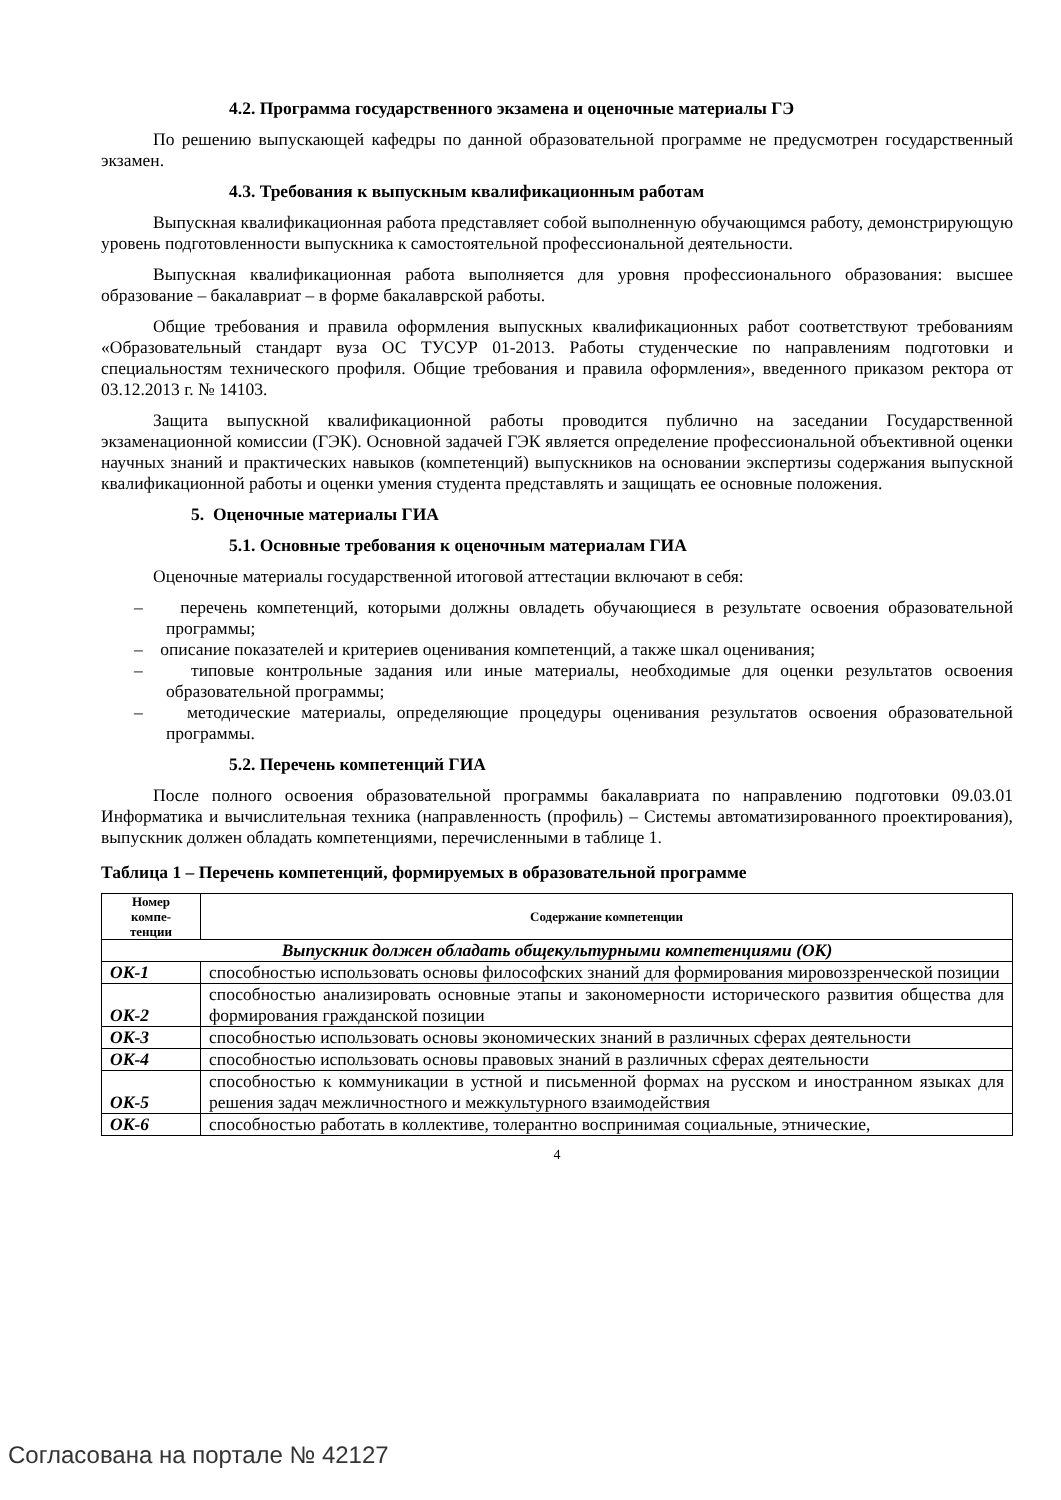4.2. Программа государственного экзамена и оценочные материалы ГЭ
По решению выпускающей кафедры по данной образовательной программе не предусмотрен государственный экзамен.
4.3. Требования к выпускным квалификационным работам
Выпускная квалификационная работа представляет собой выполненную обучающимся работу, демонстрирующую уровень подготовленности выпускника к самостоятельной профессиональной деятельности.
Выпускная квалификационная работа выполняется для уровня профессионального образования: высшее образование – бакалавриат – в форме бакалаврской работы.
Общие требования и правила оформления выпускных квалификационных работ соответствуют требованиям «Образовательный стандарт вуза ОС ТУСУР 01-2013. Работы студенческие по направлениям подготовки и специальностям технического профиля. Общие требования и правила оформления», введенного приказом ректора от 03.12.2013 г. № 14103.
Защита выпускной квалификационной работы проводится публично на заседании Государственной экзаменационной комиссии (ГЭК). Основной задачей ГЭК является определение профессиональной объективной оценки научных знаний и практических навыков (компетенций) выпускников на основании экспертизы содержания выпускной квалификационной работы и оценки умения студента представлять и защищать ее основные положения.
5. Оценочные материалы ГИА
5.1. Основные требования к оценочным материалам ГИА
Оценочные материалы государственной итоговой аттестации включают в себя:
– перечень компетенций, которыми должны овладеть обучающиеся в результате освоения образовательной программы;
– описание показателей и критериев оценивания компетенций, а также шкал оценивания;
– типовые контрольные задания или иные материалы, необходимые для оценки результатов освоения образовательной программы;
– методические материалы, определяющие процедуры оценивания результатов освоения образовательной программы.
5.2. Перечень компетенций ГИА
После полного освоения образовательной программы бакалавриата по направлению подготовки 09.03.01 Информатика и вычислительная техника (направленность (профиль) – Системы автоматизированного проектирования), выпускник должен обладать компетенциями, перечисленными в таблице 1.
Таблица 1 – Перечень компетенций, формируемых в образовательной программе
| Номер компе- тенции | Содержание компетенции |
| --- | --- |
| Выпускник должен обладать общекультурными компетенциями (ОК) | |
| ОК-1 | способностью использовать основы философских знаний для формирования мировоззренческой позиции |
| ОК-2 | способностью анализировать основные этапы и закономерности исторического развития общества для формирования гражданской позиции |
| ОК-3 | способностью использовать основы экономических знаний в различных сферах деятельности |
| ОК-4 | способностью использовать основы правовых знаний в различных сферах деятельности |
| ОК-5 | способностью к коммуникации в устной и письменной формах на русском и иностранном языках для решения задач межличностного и межкультурного взаимодействия |
| ОК-6 | способностью работать в коллективе, толерантно воспринимая социальные, этнические, |
4
Согласована на портале № 42127